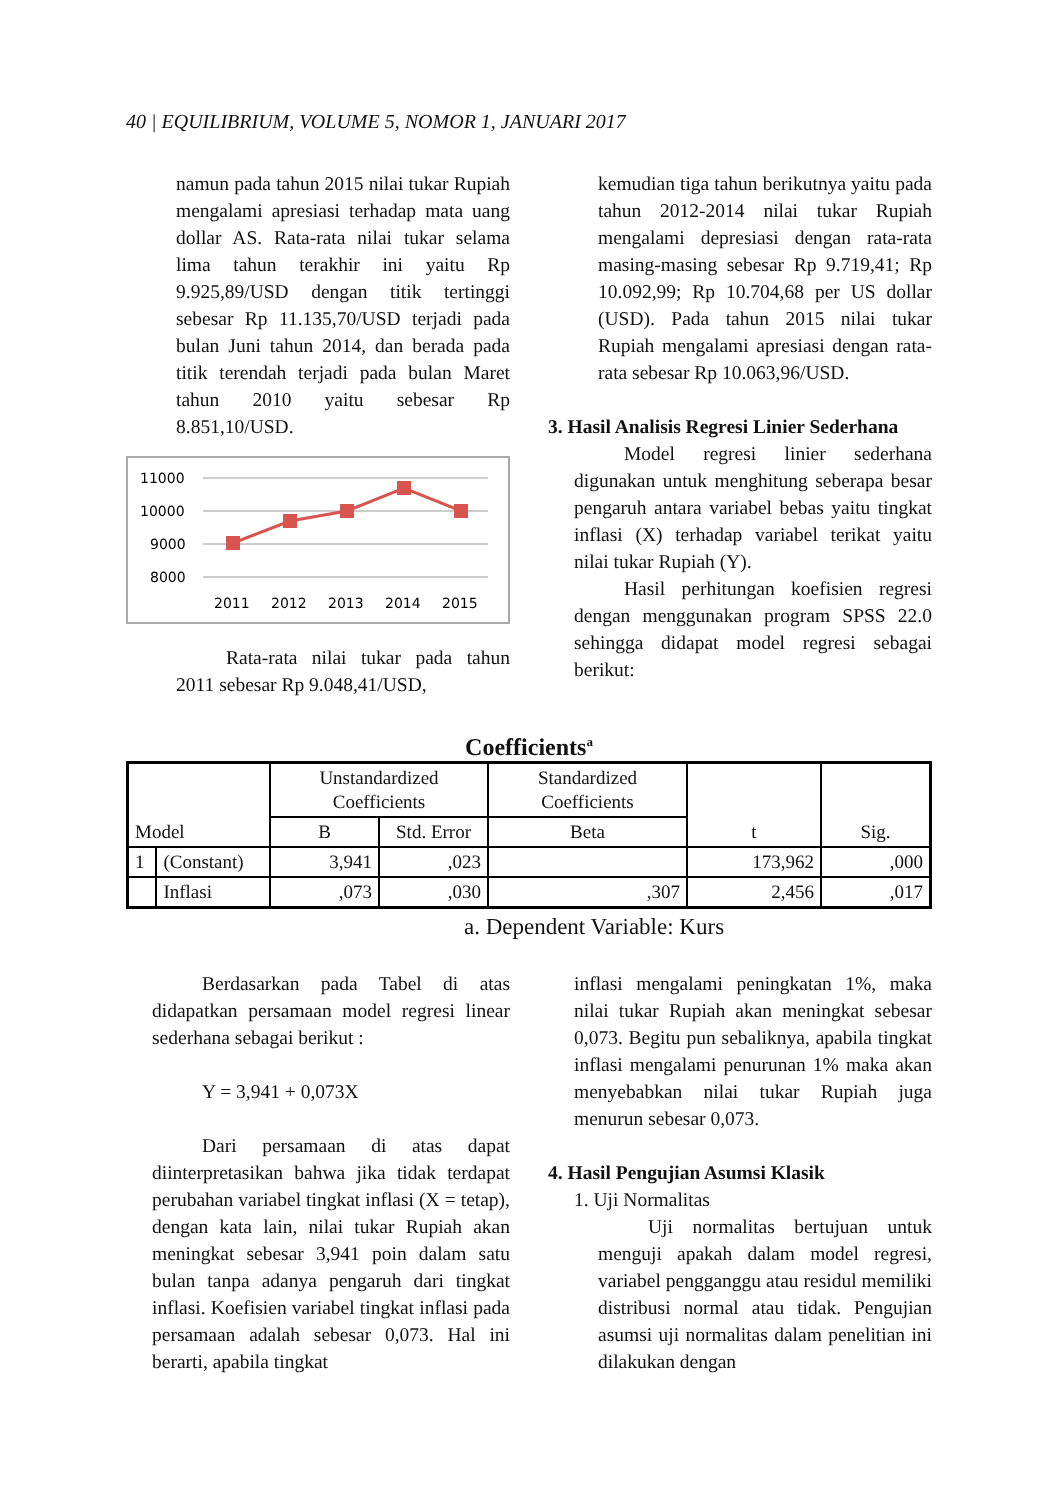40 | EQUILIBRIUM, VOLUME 5, NOMOR 1, JANUARI 2017
namun pada tahun 2015 nilai tukar Rupiah mengalami apresiasi terhadap mata uang dollar AS. Rata-rata nilai tukar selama lima tahun terakhir ini yaitu Rp 9.925,89/USD dengan titik tertinggi sebesar Rp 11.135,70/USD terjadi pada bulan Juni tahun 2014, dan berada pada titik terendah terjadi pada bulan Maret tahun 2010 yaitu sebesar Rp 8.851,10/USD.
11000
10000
9000
8000
2011
2012
2013
2014
2015
Rata-rata nilai tukar pada tahun 2011 sebesar Rp 9.048,41/USD,
kemudian tiga tahun berikutnya yaitu pada tahun 2012-2014 nilai tukar Rupiah mengalami depresiasi dengan rata-rata masing-masing sebesar Rp 9.719,41; Rp 10.092,99; Rp 10.704,68 per US dollar (USD). Pada tahun 2015 nilai tukar Rupiah mengalami apresiasi dengan rata-rata sebesar Rp 10.063,96/USD.
3. Hasil Analisis Regresi Linier Sederhana
Model regresi linier sederhana digunakan untuk menghitung seberapa besar pengaruh antara variabel bebas yaitu tingkat inflasi (X) terhadap variabel terikat yaitu nilai tukar Rupiah (Y).
Hasil perhitungan koefisien regresi dengan menggunakan program SPSS 22.0 sehingga didapat model regresi sebagai berikut:
Coefficients<sup>a</sup>
| Model | | Unstandardized Coefficients | | Standardized Coefficients | t | Sig. |
| --- | --- | --- | --- | --- | --- | --- |
| | | B | Std. Error | Beta | | |
| 1 | (Constant) | 3,941 | ,023 | | 173,962 | ,000 |
| | Inflasi | ,073 | ,030 | ,307 | 2,456 | ,017 |
a. Dependent Variable: Kurs
Berdasarkan pada Tabel di atas didapatkan persamaan model regresi linear sederhana sebagai berikut :
Y = 3,941 + 0,073X
Dari persamaan di atas dapat diinterpretasikan bahwa jika tidak terdapat perubahan variabel tingkat inflasi (X = tetap), dengan kata lain, nilai tukar Rupiah akan meningkat sebesar 3,941 poin dalam satu bulan tanpa adanya pengaruh dari tingkat inflasi. Koefisien variabel tingkat inflasi pada persamaan adalah sebesar 0,073. Hal ini berarti, apabila tingkat
inflasi mengalami peningkatan 1%, maka nilai tukar Rupiah akan meningkat sebesar 0,073. Begitu pun sebaliknya, apabila tingkat inflasi mengalami penurunan 1% maka akan menyebabkan nilai tukar Rupiah juga menurun sebesar 0,073.
4. Hasil Pengujian Asumsi Klasik
1. Uji Normalitas
Uji normalitas bertujuan untuk menguji apakah dalam model regresi, variabel pengganggu atau residul memiliki distribusi normal atau tidak. Pengujian asumsi uji normalitas dalam penelitian ini dilakukan dengan